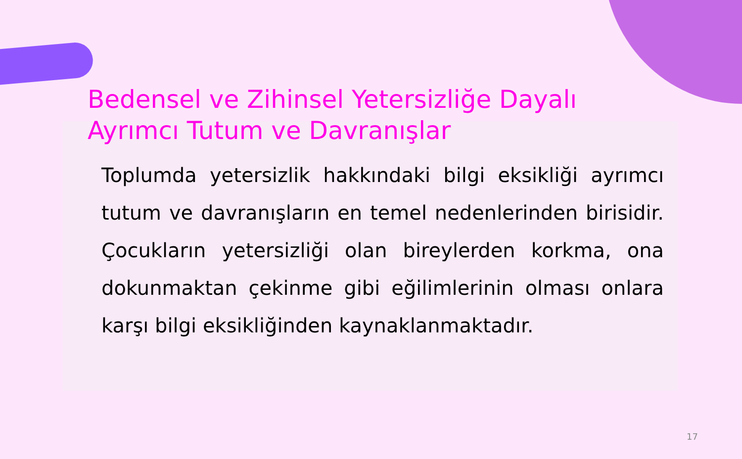Bedensel ve Zihinsel Yetersizliğe Dayalı Ayrımcı Tutum ve Davranışlar
Toplumda yetersizlik hakkındaki bilgi eksikliği ayrımcı tutum ve davranışların en temel nedenlerinden birisidir. Çocukların yetersizliği olan bireylerden korkma, ona dokunmaktan çekinme gibi eğilimlerinin olması onlara karşı bilgi eksikliğinden kaynaklanmaktadır.
17